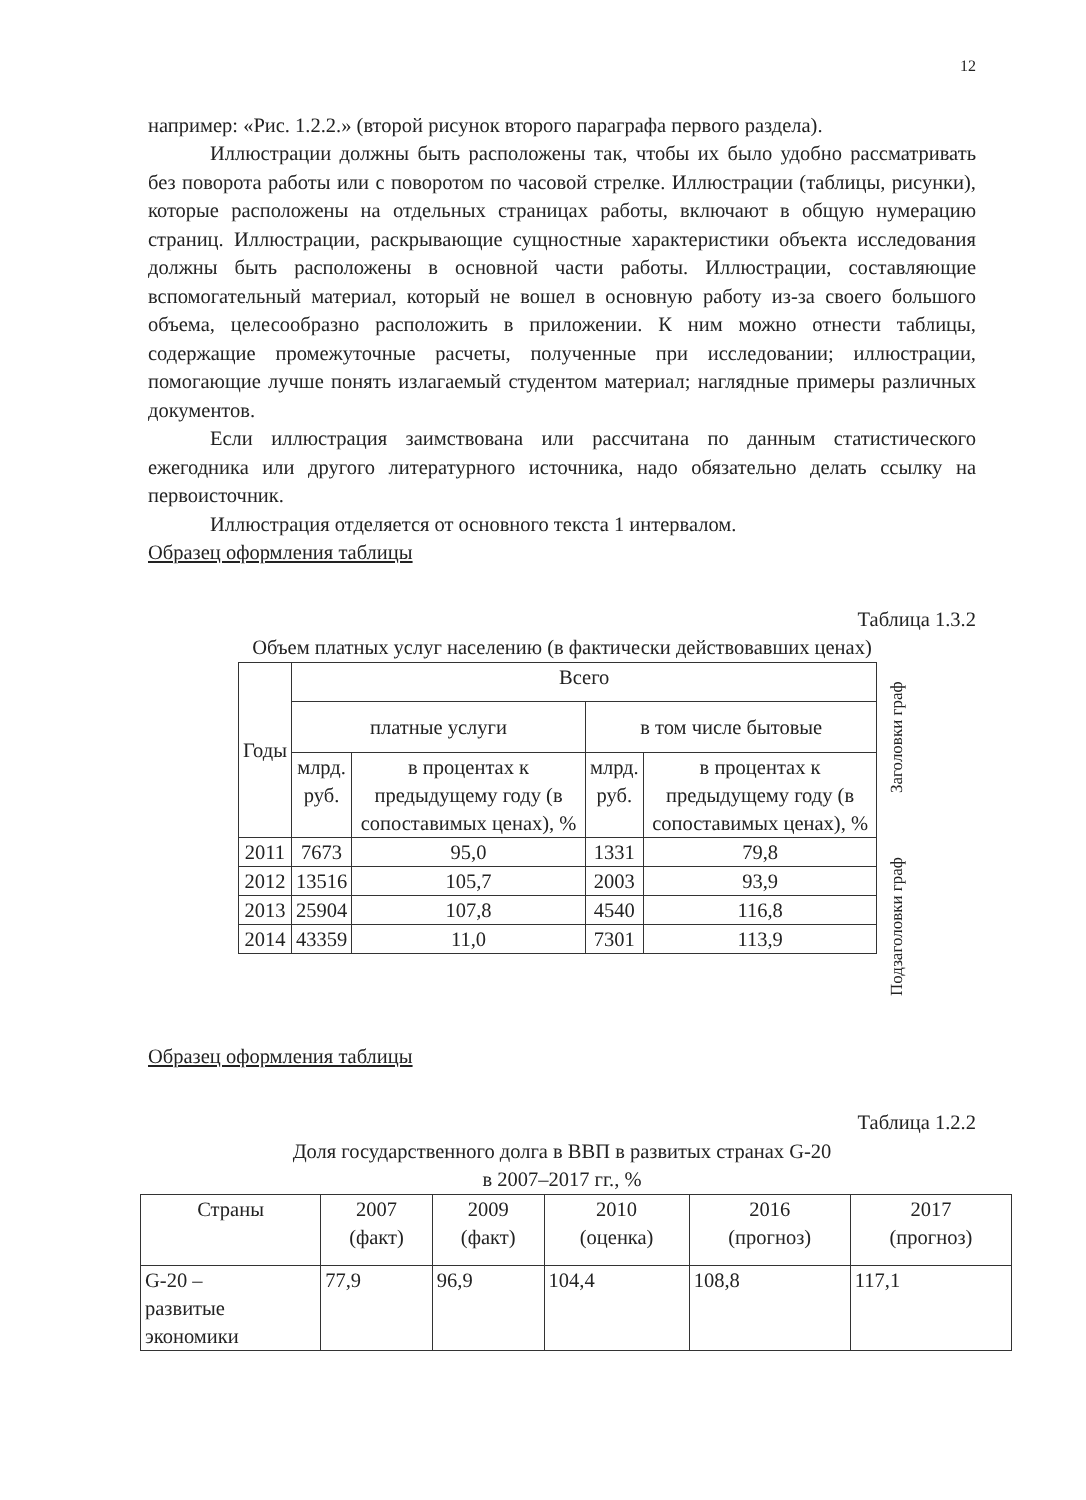12
например: «Рис. 1.2.2.» (второй рисунок второго параграфа первого раздела).
Иллюстрации должны быть расположены так, чтобы их было удобно рассматривать без поворота работы или с поворотом по часовой стрелке. Иллюстрации (таблицы, рисунки), которые расположены на отдельных страницах работы, включают в общую нумерацию страниц. Иллюстрации, раскрывающие сущностные характеристики объекта исследования должны быть расположены в основной части работы. Иллюстрации, составляющие вспомогательный материал, который не вошел в основную работу из-за своего большого объема, целесообразно расположить в приложении. К ним можно отнести таблицы, содержащие промежуточные расчеты, полученные при исследовании; иллюстрации, помогающие лучше понять излагаемый студентом материал; наглядные примеры различных документов.
Если иллюстрация заимствована или рассчитана по данным статистического ежегодника или другого литературного источника, надо обязательно делать ссылку на первоисточник.
Иллюстрация отделяется от основного текста 1 интервалом.
Образец оформления таблицы
Таблица 1.3.2
Объем платных услуг населению (в фактически действовавших ценах)
| Годы | Всего | | | |
| | платные услуги | | в том числе бытовые | |
| | млрд. руб. | в процентах к предыдущему году (в сопоставимых ценах), % | млрд. руб. | в процентах к предыдущему году (в сопоставимых ценах), % |
| 2011 | 7673 | 95,0 | 1331 | 79,8 |
| 2012 | 13516 | 105,7 | 2003 | 93,9 |
| 2013 | 25904 | 107,8 | 4540 | 116,8 |
| 2014 | 43359 | 11,0 | 7301 | 113,9 |
Заголовки граф
Подзаголовки граф
Образец оформления таблицы
Таблица 1.2.2
Доля государственного долга в ВВП в развитых странах G-20
в 2007–2017 гг., %
| Страны | 2007 (факт) | 2009 (факт) | 2010 (оценка) | 2016 (прогноз) | 2017 (прогноз) |
| --- | --- | --- | --- | --- | --- |
| G-20 – развитые экономики | 77,9 | 96,9 | 104,4 | 108,8 | 117,1 |